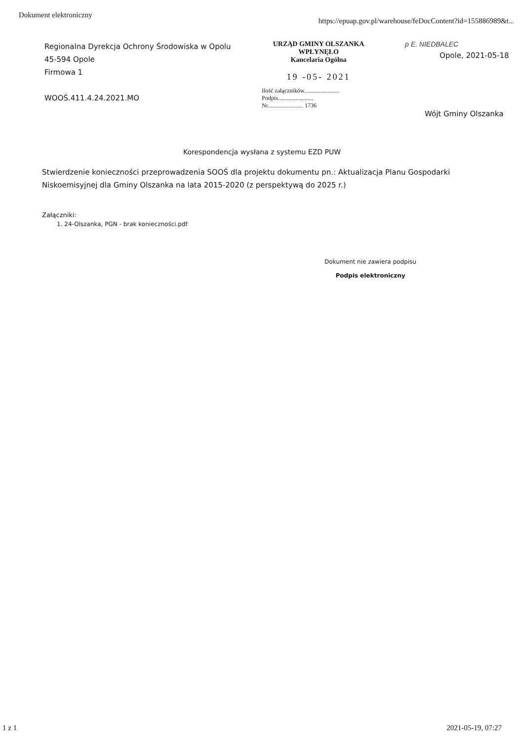Dokument elektroniczny https://epuap.gov.pl/warehouse/feDocContent?id=155886989&t...
Regionalna Dyrekcja Ochrony Środowiska w Opolu
45-594 Opole
Firmowa 1
WOOŚ.411.4.24.2021.MO
URZĄD GMINY OLSZANKA
WPŁYNĘŁO
Kancelaria Ogólna
19 -05- 2021
Ilość załączników........................
Podpis........................
Nr........................ 1736
p E. NIEDBALEC
Opole, 2021-05-18
Wójt Gminy Olszanka
Korespondencja wysłana z systemu EZD PUW
Stwierdzenie konieczności przeprowadzenia SOOŚ dla projektu dokumentu pn.: Aktualizacja Planu Gospodarki Niskoemisyjnej dla Gminy Olszanka na lata 2015-2020 (z perspektywą do 2025 r.)
Załączniki:
1. 24-Olszanka, PGN - brak konieczności.pdf
Dokument nie zawiera podpisu
Podpis elektroniczny
1 z 1 2021-05-19, 07:27